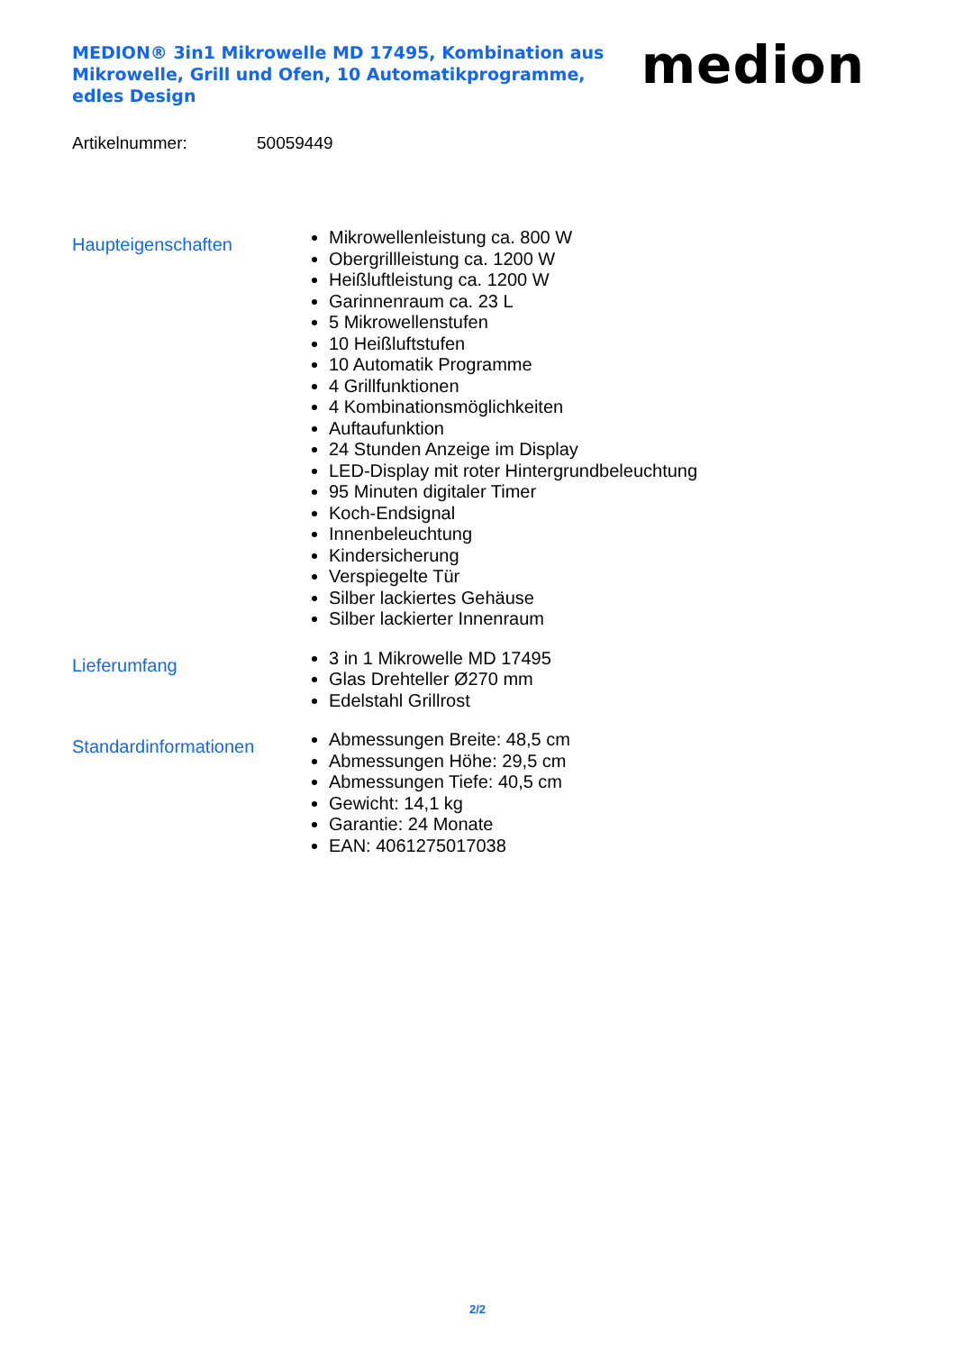MEDION® 3in1 Mikrowelle MD 17495, Kombination aus Mikrowelle, Grill und Ofen, 10 Automatikprogramme, edles Design
medion
Artikelnummer: 50059449
Haupteigenschaften
Mikrowellenleistung ca. 800 W
Obergrillleistung ca. 1200 W
Heißluftleistung ca. 1200 W
Garinnenraum ca. 23 L
5 Mikrowellenstufen
10 Heißluftstufen
10 Automatik Programme
4 Grillfunktionen
4 Kombinationsmöglichkeiten
Auftaufunktion
24 Stunden Anzeige im Display
LED-Display mit roter Hintergrundbeleuchtung
95 Minuten digitaler Timer
Koch-Endsignal
Innenbeleuchtung
Kindersicherung
Verspiegelte Tür
Silber lackiertes Gehäuse
Silber lackierter Innenraum
Lieferumfang
3 in 1 Mikrowelle MD 17495
Glas Drehteller Ø270 mm
Edelstahl Grillrost
Standardinformationen
Abmessungen Breite: 48,5 cm
Abmessungen Höhe: 29,5 cm
Abmessungen Tiefe: 40,5 cm
Gewicht: 14,1 kg
Garantie: 24 Monate
EAN: 4061275017038
2/2